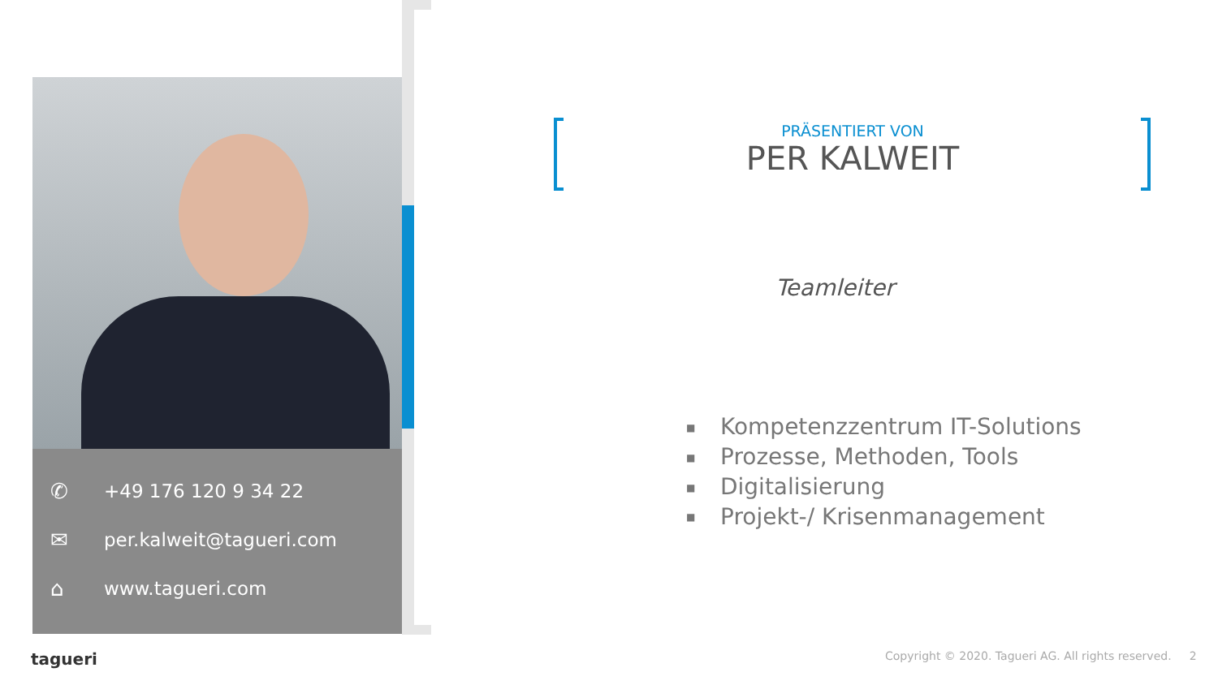✆ +49 176 120 9 34 22
✉ per.kalweit@tagueri.com
⌂ www.tagueri.com
PRÄSENTIERT VON
PER KALWEIT
Teamleiter
■ Kompetenzzentrum IT-Solutions
■ Prozesse, Methoden, Tools
■ Digitalisierung
■ Projekt-/ Krisenmanagement
tagueri
Copyright © 2020. Tagueri AG. All rights reserved. 2